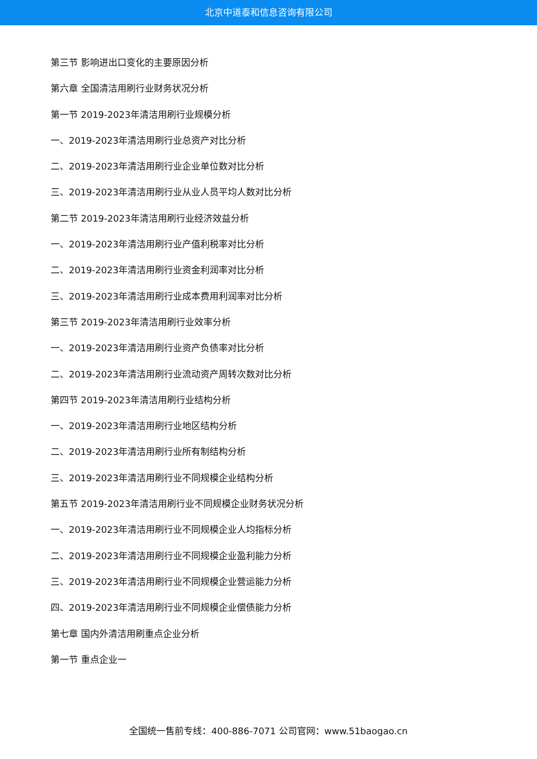北京中道泰和信息咨询有限公司
第三节 影响进出口变化的主要原因分析
第六章 全国清洁用刷行业财务状况分析
第一节 2019-2023年清洁用刷行业规模分析
一、2019-2023年清洁用刷行业总资产对比分析
二、2019-2023年清洁用刷行业企业单位数对比分析
三、2019-2023年清洁用刷行业从业人员平均人数对比分析
第二节 2019-2023年清洁用刷行业经济效益分析
一、2019-2023年清洁用刷行业产值利税率对比分析
二、2019-2023年清洁用刷行业资金利润率对比分析
三、2019-2023年清洁用刷行业成本费用利润率对比分析
第三节 2019-2023年清洁用刷行业效率分析
一、2019-2023年清洁用刷行业资产负债率对比分析
二、2019-2023年清洁用刷行业流动资产周转次数对比分析
第四节 2019-2023年清洁用刷行业结构分析
一、2019-2023年清洁用刷行业地区结构分析
二、2019-2023年清洁用刷行业所有制结构分析
三、2019-2023年清洁用刷行业不同规模企业结构分析
第五节 2019-2023年清洁用刷行业不同规模企业财务状况分析
一、2019-2023年清洁用刷行业不同规模企业人均指标分析
二、2019-2023年清洁用刷行业不同规模企业盈利能力分析
三、2019-2023年清洁用刷行业不同规模企业营运能力分析
四、2019-2023年清洁用刷行业不同规模企业偿债能力分析
第七章 国内外清洁用刷重点企业分析
第一节 重点企业一
全国统一售前专线：400-886-7071 公司官网：www.51baogao.cn